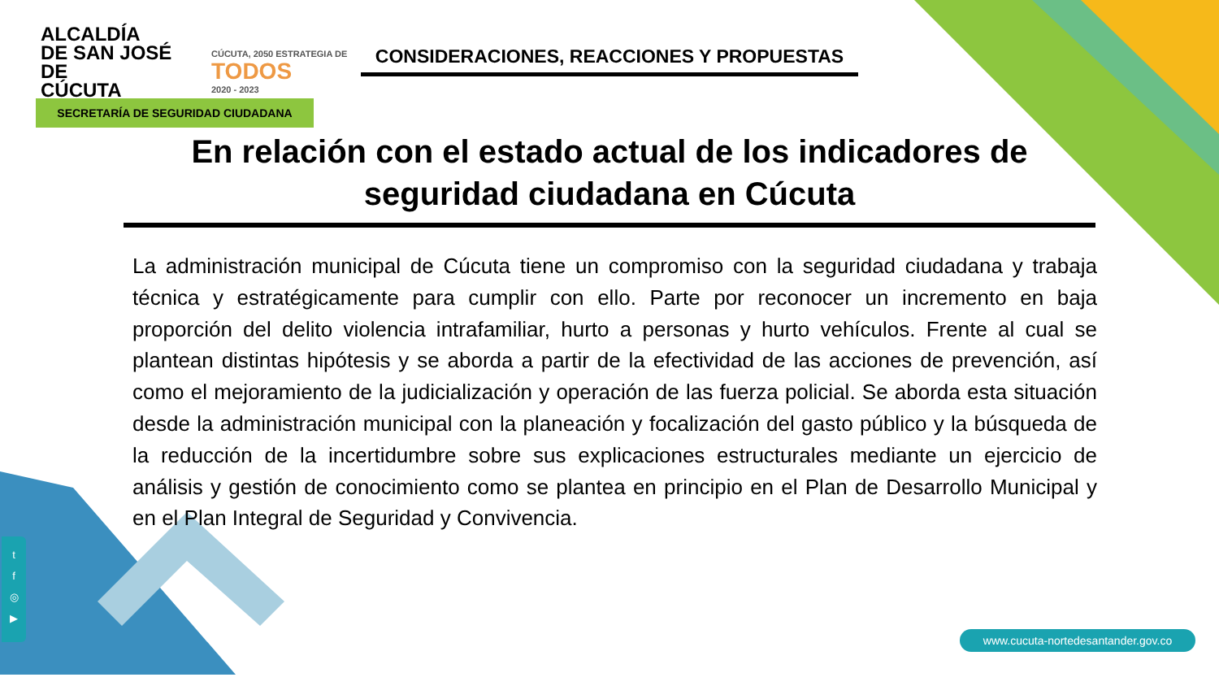ALCALDÍA
DE SAN JOSÉ DE
CÚCUTA
CÚCUTA, 2050 ESTRATEGIA DE
TODOS
2020 - 2023
CONSIDERACIONES, REACCIONES Y PROPUESTAS
SECRETARÍA DE SEGURIDAD CIUDADANA
En relación con el estado actual de los indicadores de seguridad ciudadana en Cúcuta
La administración municipal de Cúcuta tiene un compromiso con la seguridad ciudadana y trabaja técnica y estratégicamente para cumplir con ello. Parte por reconocer un incremento en baja proporción del delito violencia intrafamiliar, hurto a personas y hurto vehículos. Frente al cual se plantean distintas hipótesis y se aborda a partir de la efectividad de las acciones de prevención, así como el mejoramiento de la judicialización y operación de las fuerza policial. Se aborda esta situación desde la administración municipal con la planeación y focalización del gasto público y la búsqueda de la reducción de la incertidumbre sobre sus explicaciones estructurales mediante un ejercicio de análisis y gestión de conocimiento como se plantea en principio en el Plan de Desarrollo Municipal y en el Plan Integral de Seguridad y Convivencia.
t
f
◎
▶
www.cucuta-nortedesantander.gov.co